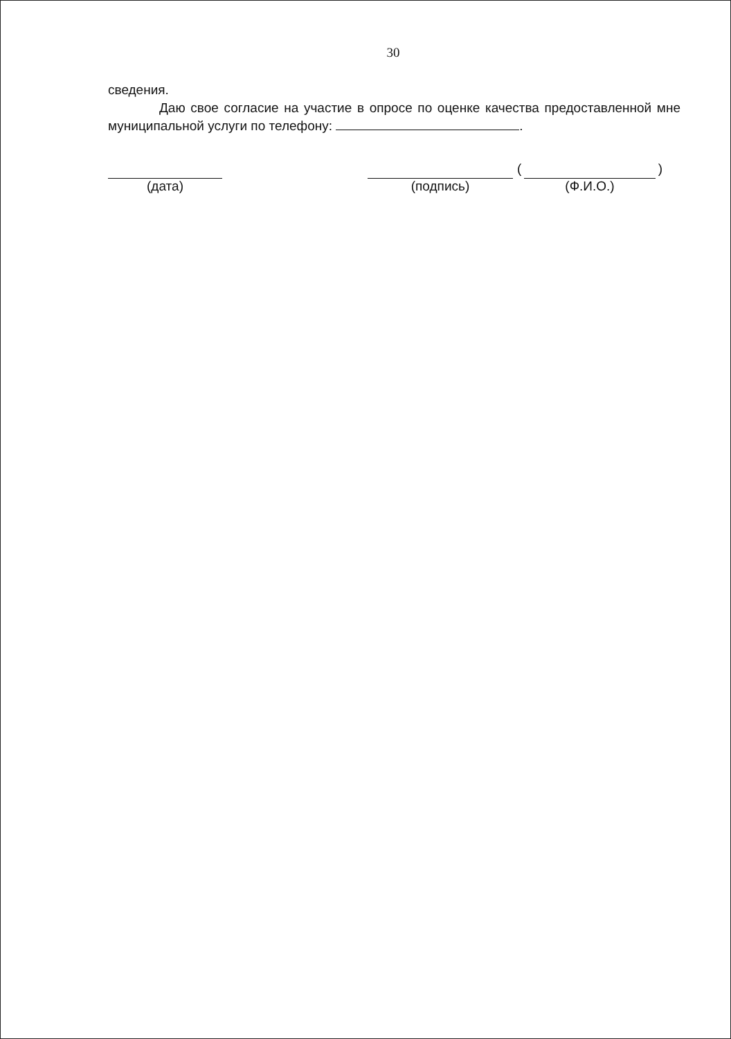30
сведения.
Даю свое согласие на участие в опросе по оценке качества предоставленной мне муниципальной услуги по телефону: .
(дата) (подпись) ( )
(Ф.И.О.)